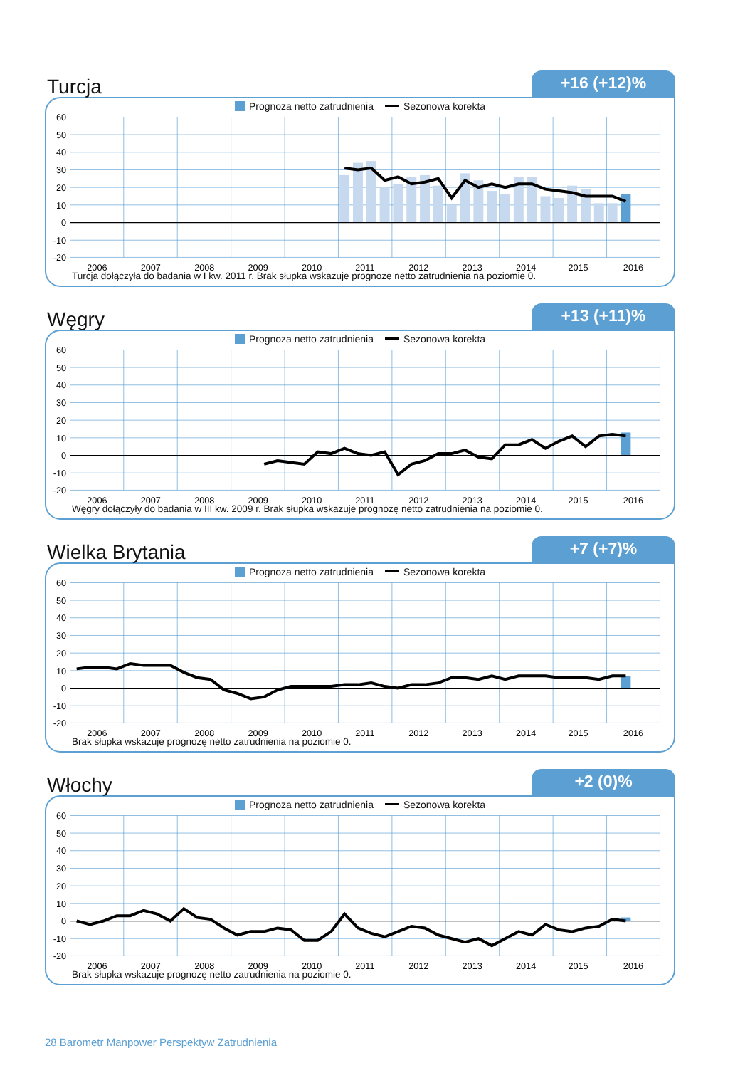Turcja
+16 (+12)%
Prognoza netto zatrudnienia Sezonowa korekta
60
50
40
30
20
10
0
-10
-20
2006
2007
2008
2009
2010
2011
2012
2013
2014
2015
2016
Turcja dołączyła do badania w I kw. 2011 r. Brak słupka wskazuje prognozę netto zatrudnienia na poziomie 0.
Węgry
+13 (+11)%
Prognoza netto zatrudnienia Sezonowa korekta
60
50
40
30
20
10
0
-10
-20
2006
2007
2008
2009
2010
2011
2012
2013
2014
2015
2016
Węgry dołączyły do badania w III kw. 2009 r. Brak słupka wskazuje prognozę netto zatrudnienia na poziomie 0.
Wielka Brytania
+7 (+7)%
Prognoza netto zatrudnienia Sezonowa korekta
60
50
40
30
20
10
0
-10
-20
2006
2007
2008
2009
2010
2011
2012
2013
2014
2015
2016
Brak słupka wskazuje prognozę netto zatrudnienia na poziomie 0.
Włochy
+2 (0)%
Prognoza netto zatrudnienia Sezonowa korekta
60
50
40
30
20
10
0
-10
-20
2006
2007
2008
2009
2010
2011
2012
2013
2014
2015
2016
Brak słupka wskazuje prognozę netto zatrudnienia na poziomie 0.
28 Barometr Manpower Perspektyw Zatrudnienia